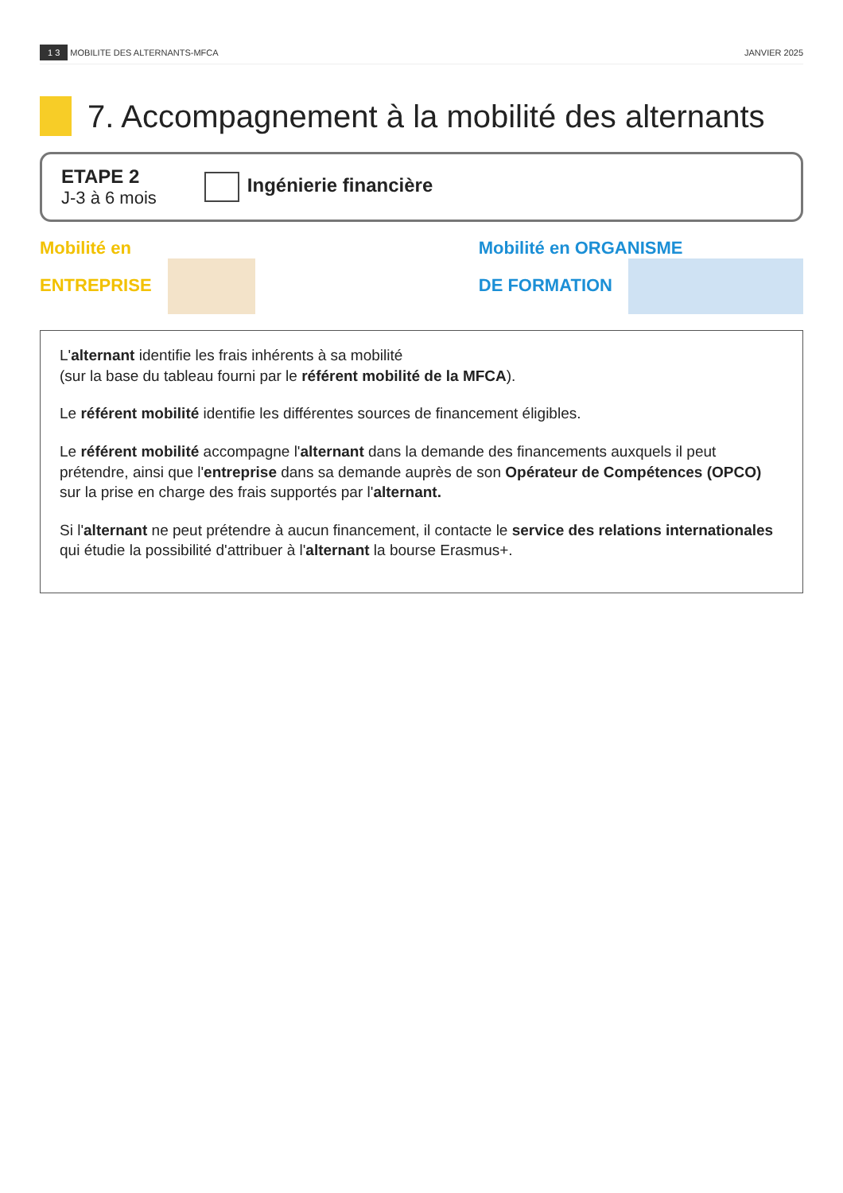1 3 MOBILITE DES ALTERNANTS-MFCA JANVIER 2025
7. Accompagnement à la mobilité des alternants
ETAPE 2
J-3 à 6 mois
Ingénierie financière
Mobilité en
ENTREPRISE
Mobilité en ORGANISME
DE FORMATION
L'alternant identifie les frais inhérents à sa mobilité
(sur la base du tableau fourni par le référent mobilité de la MFCA).
Le référent mobilité identifie les différentes sources de financement éligibles.
Le référent mobilité accompagne l'alternant dans la demande des financements auxquels il peut prétendre, ainsi que l'entreprise dans sa demande auprès de son Opérateur de Compétences (OPCO) sur la prise en charge des frais supportés par l'alternant.
Si l'alternant ne peut prétendre à aucun financement, il contacte le service des relations internationales qui étudie la possibilité d'attribuer à l'alternant la bourse Erasmus+.